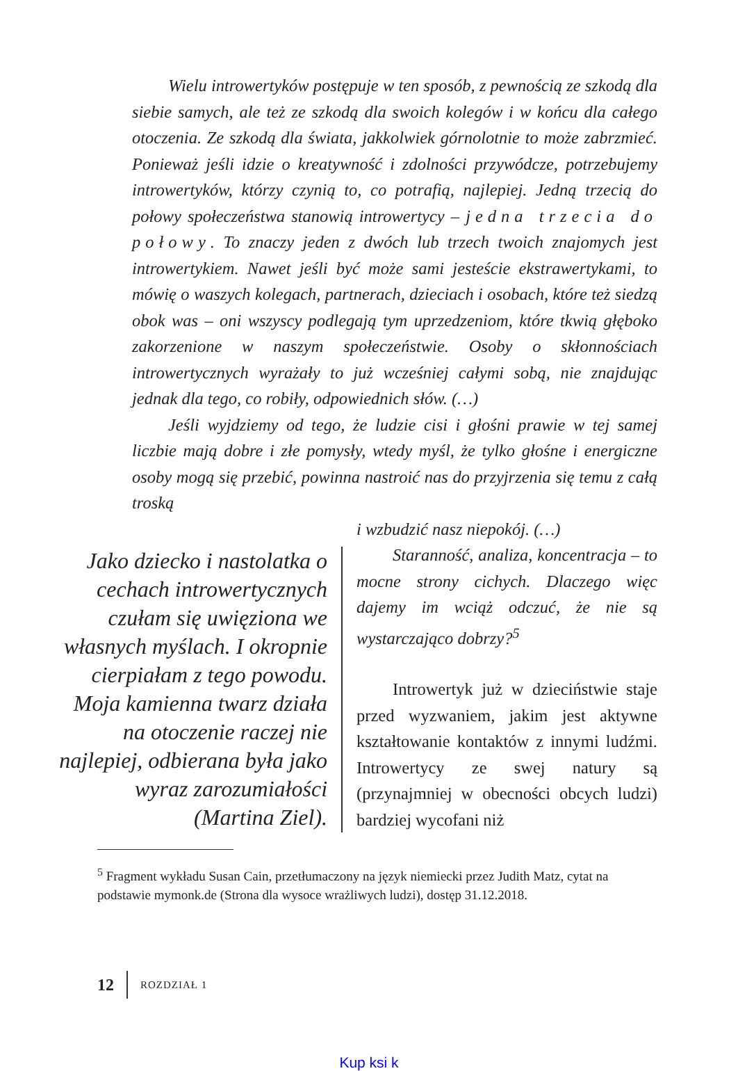Wielu introwertyków postępuje w ten sposób, z pewnością ze szkodą dla siebie samych, ale też ze szkodą dla swoich kolegów i w końcu dla całego otoczenia. Ze szkodą dla świata, jakkolwiek górnolotnie to może zabrzmieć. Ponieważ jeśli idzie o kreatywność i zdolności przywódcze, potrzebujemy introwertyków, którzy czynią to, co potrafią, najlepiej. Jedną trzecią do połowy społeczeństwa stanowią introwertycy – jedna trzecia do połowy. To znaczy jeden z dwóch lub trzech twoich znajomych jest introwertykiem. Nawet jeśli być może sami jesteście ekstrawertykami, to mówię o waszych kolegach, partnerach, dzieciach i osobach, które też siedzą obok was – oni wszyscy podlegają tym uprzedzeniom, które tkwią głęboko zakorzenione w naszym społeczeństwie. Osoby o skłonnościach introwertycznych wyrażały to już wcześniej całymi sobą, nie znajdując jednak dla tego, co robiły, odpowiednich słów. (…)
Jeśli wyjdziemy od tego, że ludzie cisi i głośni prawie w tej samej liczbie mają dobre i złe pomysły, wtedy myśl, że tylko głośne i energiczne osoby mogą się przebić, powinna nastroić nas do przyjrzenia się temu z całą troską
Jako dziecko i nastolatka o cechach introwertycznych czułam się uwięziona we własnych myślach. I okropnie cierpiałam z tego powodu. Moja kamienna twarz działa na otoczenie raczej nie najlepiej, odbierana była jako wyraz zarozumiałości (Martina Ziel).
i wzbudzić nasz niepokój. (…)
Staranność, analiza, koncentracja – to mocne strony cichych. Dlaczego więc dajemy im wciąż odczuć, że nie są wystarczająco dobrzy?<sup>5</sup>
Introwertyk już w dzieciństwie staje przed wyzwaniem, jakim jest aktywne kształtowanie kontaktów z innymi ludźmi. Introwertycy ze swej natury są (przynajmniej w obecności obcych ludzi) bardziej wycofani niż
<sup>5</sup> Fragment wykładu Susan Cain, przetłumaczony na język niemiecki przez Judith Matz, cytat na podstawie mymonk.de (Strona dla wysoce wrażliwych ludzi), dostęp 31.12.2018.
12 ROZDZIAŁ 1
Kup ksi k